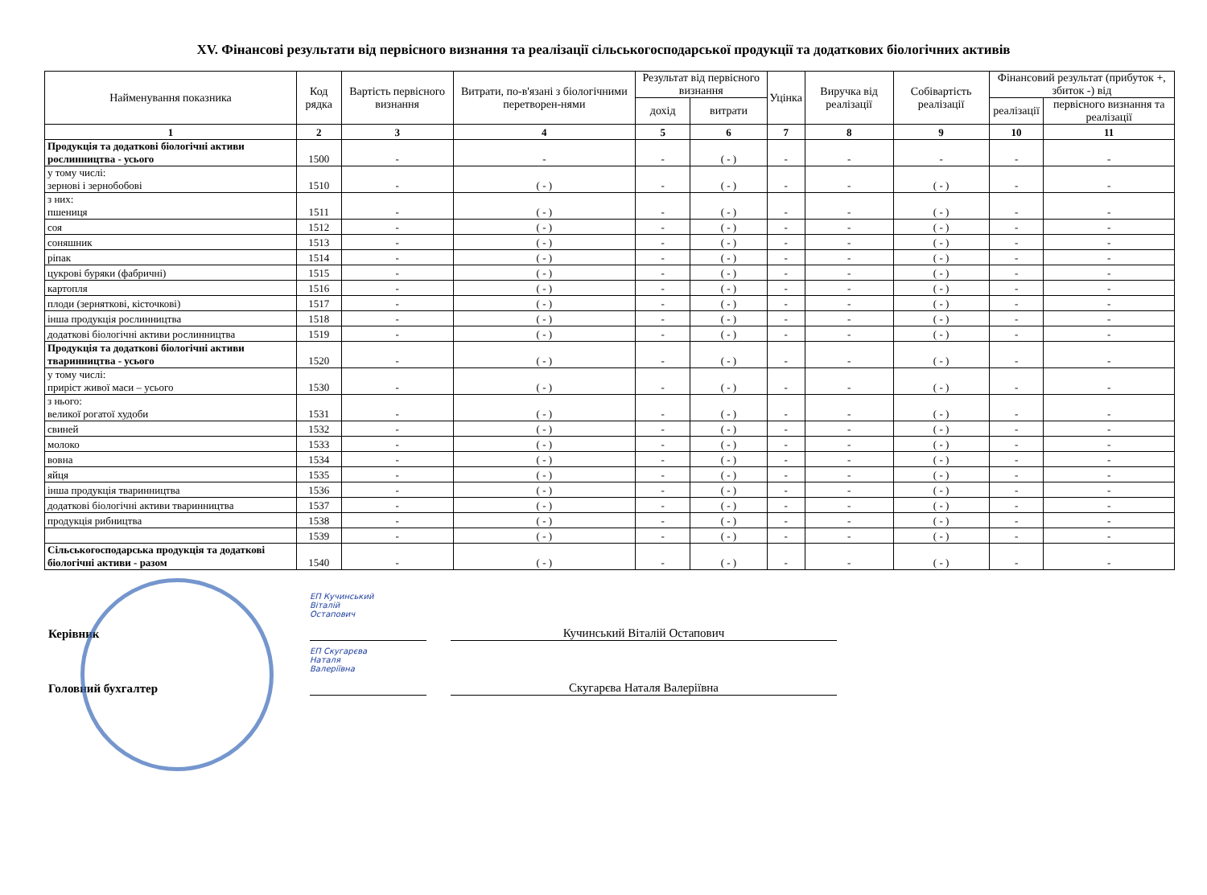XV. Фінансові результати від первісного визнання та реалізації сільськогосподарської продукції та додаткових біологічних активів
| Найменування показника | Код рядка | Вартість первісного визнання | Витрати, по-в'язані з біологічними перетворен-нями | Результат від первісного визнання | | Уцінка | Виручка від реалізації | Собівартість реалізації | Фінансовий результат (прибуток +, збиток -) від | |
| --- | --- | --- | --- | --- | --- | --- | --- | --- | --- | --- |
| | | | | дохід | витрати | | | | реалізації | первісного визнання та реалізації |
| 1 | 2 | 3 | 4 | 5 | 6 | 7 | 8 | 9 | 10 | 11 |
| Продукція та додаткові біологічні активи рослинництва - усього | 1500 | - | - | - | ( - ) | - | - | - | - | - |
| у тому числі: зернові і зернобобові | 1510 | - | ( - ) | - | ( - ) | - | - | ( - ) | - | - |
| з них: пшениця | 1511 | - | ( - ) | - | ( - ) | - | - | ( - ) | - | - |
| соя | 1512 | - | ( - ) | - | ( - ) | - | - | ( - ) | - | - |
| соняшник | 1513 | - | ( - ) | - | ( - ) | - | - | ( - ) | - | - |
| ріпак | 1514 | - | ( - ) | - | ( - ) | - | - | ( - ) | - | - |
| цукрові буряки (фабричні) | 1515 | - | ( - ) | - | ( - ) | - | - | ( - ) | - | - |
| картопля | 1516 | - | ( - ) | - | ( - ) | - | - | ( - ) | - | - |
| плоди (зерняткові, кісточкові) | 1517 | - | ( - ) | - | ( - ) | - | - | ( - ) | - | - |
| інша продукція рослинництва | 1518 | - | ( - ) | - | ( - ) | - | - | ( - ) | - | - |
| додаткові біологічні активи рослинництва | 1519 | - | ( - ) | - | ( - ) | - | - | ( - ) | - | - |
| Продукція та додаткові біологічні активи тваринництва - усього | 1520 | - | ( - ) | - | ( - ) | - | - | ( - ) | - | - |
| у тому числі: приріст живої маси – усього | 1530 | - | ( - ) | - | ( - ) | - | - | ( - ) | - | - |
| з нього: великої рогатої худоби | 1531 | - | ( - ) | - | ( - ) | - | - | ( - ) | - | - |
| свиней | 1532 | - | ( - ) | - | ( - ) | - | - | ( - ) | - | - |
| молоко | 1533 | - | ( - ) | - | ( - ) | - | - | ( - ) | - | - |
| вовна | 1534 | - | ( - ) | - | ( - ) | - | - | ( - ) | - | - |
| яйця | 1535 | - | ( - ) | - | ( - ) | - | - | ( - ) | - | - |
| інша продукція тваринництва | 1536 | - | ( - ) | - | ( - ) | - | - | ( - ) | - | - |
| додаткові біологічні активи тваринництва | 1537 | - | ( - ) | - | ( - ) | - | - | ( - ) | - | - |
| продукція рибництва | 1538 | - | ( - ) | - | ( - ) | - | - | ( - ) | - | - |
| | 1539 | - | ( - ) | - | ( - ) | - | - | ( - ) | - | - |
| Сільськогосподарська продукція та додаткові біологічні активи - разом | 1540 | - | ( - ) | - | ( - ) | - | - | ( - ) | - | - |
Керівник
ЕП Кучинський
Віталій
Остапович
Кучинський Віталій Остапович
Головний бухгалтер
ЕП Скугарєва
Наталя
Валеріївна
Скугарєва Наталя Валеріївна